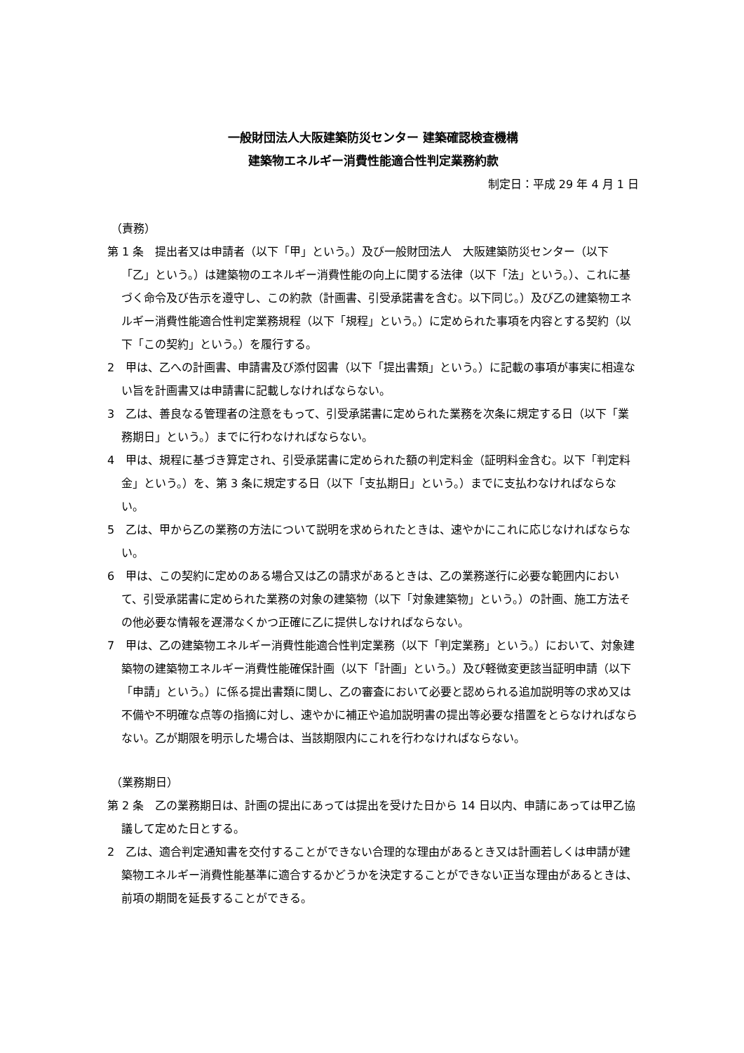一般財団法人大阪建築防災センター 建築確認検査機構
建築物エネルギー消費性能適合性判定業務約款
制定日：平成 29 年 4 月 1 日
（責務）
第 1 条　提出者又は申請者（以下「甲」という。）及び一般財団法人　大阪建築防災センター（以下「乙」という。）は建築物のエネルギー消費性能の向上に関する法律（以下「法」という。）、これに基づく命令及び告示を遵守し、この約款（計画書、引受承諾書を含む。以下同じ。）及び乙の建築物エネルギー消費性能適合性判定業務規程（以下「規程」という。）に定められた事項を内容とする契約（以下「この契約」という。）を履行する。
2　甲は、乙への計画書、申請書及び添付図書（以下「提出書類」という。）に記載の事項が事実に相違ない旨を計画書又は申請書に記載しなければならない。
3　乙は、善良なる管理者の注意をもって、引受承諾書に定められた業務を次条に規定する日（以下「業務期日」という。）までに行わなければならない。
4　甲は、規程に基づき算定され、引受承諾書に定められた額の判定料金（証明料金含む。以下「判定料金」という。）を、第 3 条に規定する日（以下「支払期日」という。）までに支払わなければならない。
5　乙は、甲から乙の業務の方法について説明を求められたときは、速やかにこれに応じなければならない。
6　甲は、この契約に定めのある場合又は乙の請求があるときは、乙の業務遂行に必要な範囲内において、引受承諾書に定められた業務の対象の建築物（以下「対象建築物」という。）の計画、施工方法その他必要な情報を遅滞なくかつ正確に乙に提供しなければならない。
7　甲は、乙の建築物エネルギー消費性能適合性判定業務（以下「判定業務」という。）において、対象建築物の建築物エネルギー消費性能確保計画（以下「計画」という。）及び軽微変更該当証明申請（以下「申請」という。）に係る提出書類に関し、乙の審査において必要と認められる追加説明等の求め又は不備や不明確な点等の指摘に対し、速やかに補正や追加説明書の提出等必要な措置をとらなければならない。乙が期限を明示した場合は、当該期限内にこれを行わなければならない。
（業務期日）
第 2 条　乙の業務期日は、計画の提出にあっては提出を受けた日から 14 日以内、申請にあっては甲乙協議して定めた日とする。
2　乙は、適合判定通知書を交付することができない合理的な理由があるとき又は計画若しくは申請が建築物エネルギー消費性能基準に適合するかどうかを決定することができない正当な理由があるときは、前項の期間を延長することができる。